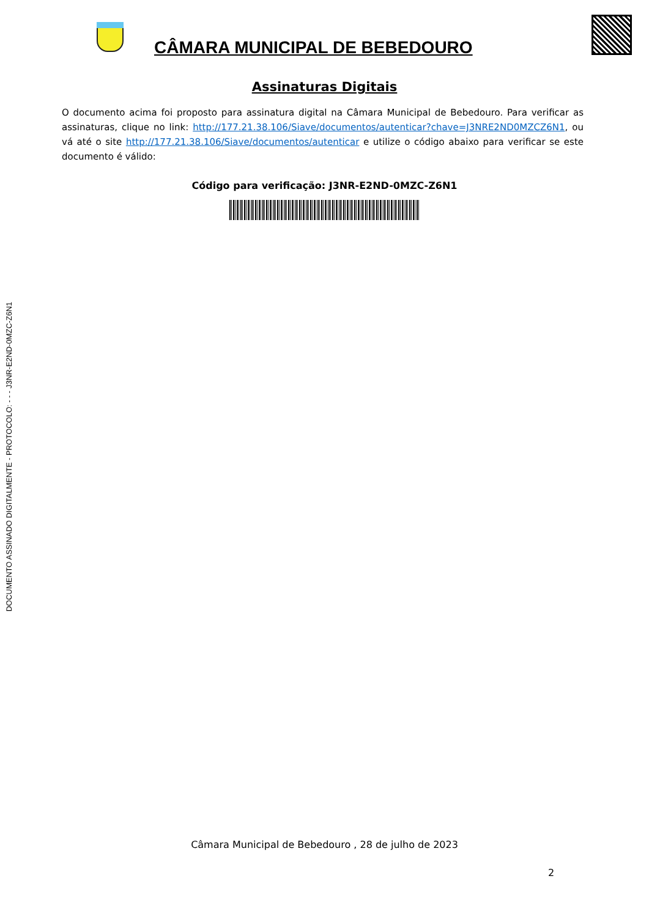DOCUMENTO ASSINADO DIGITALMENTE - PROTOCOLO: - - - J3NR-E2ND-0MZC-Z6N1
CÂMARA MUNICIPAL DE BEBEDOURO
Assinaturas Digitais
O documento acima foi proposto para assinatura digital na Câmara Municipal de Bebedouro. Para verificar as assinaturas, clique no link: http://177.21.38.106/Siave/documentos/autenticar?chave=J3NRE2ND0MZCZ6N1, ou vá até o site http://177.21.38.106/Siave/documentos/autenticar e utilize o código abaixo para verificar se este documento é válido:
Código para verificação: J3NR-E2ND-0MZC-Z6N1
Câmara Municipal de Bebedouro , 28 de julho de 2023
2